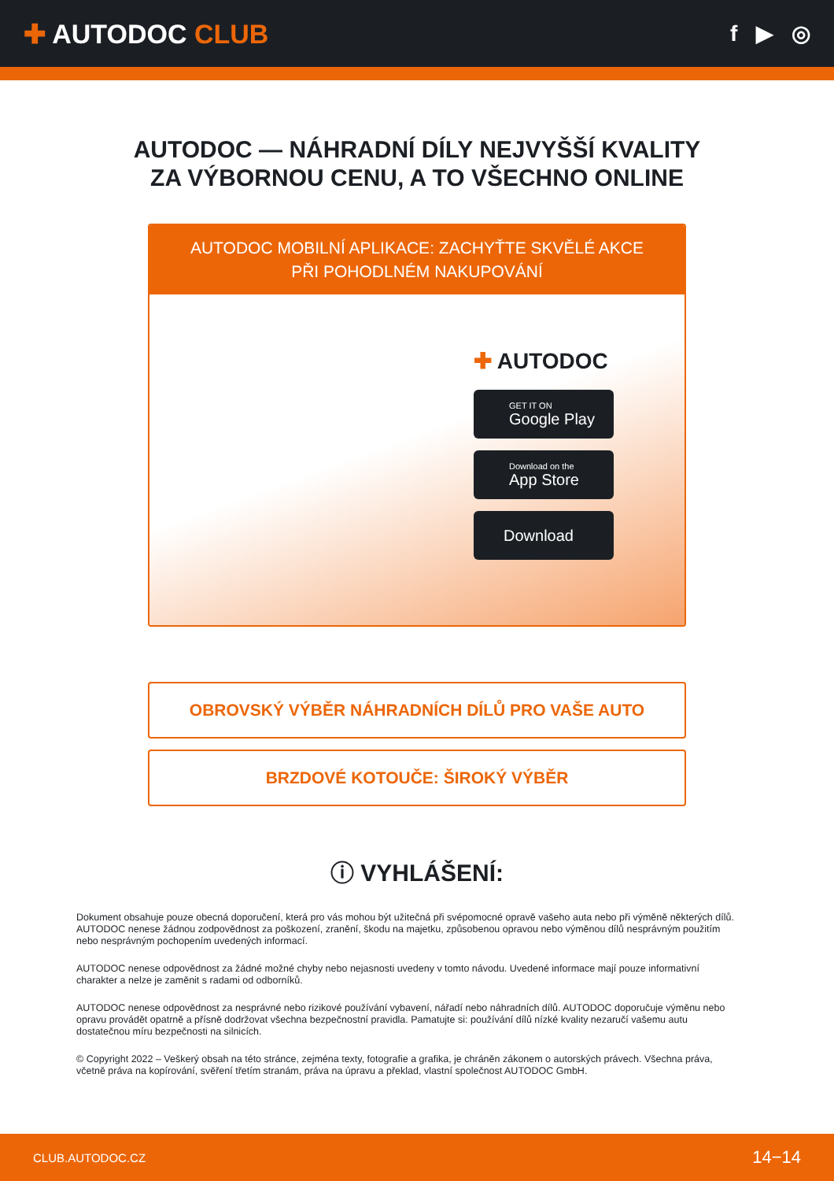✚ AUTODOC CLUB
f ▶ ◎
AUTODOC — NÁHRADNÍ DÍLY NEJVYŠŠÍ KVALITY ZA VÝBORNOU CENU, A TO VŠECHNO ONLINE
AUTODOC MOBILNÍ APLIKACE: ZACHYŤTE SKVĚLÉ AKCE PŘI POHODLNÉM NAKUPOVÁNÍ
✚ AUTODOC
GET IT ON
Google Play
Download on the
App Store
Download
OBROVSKÝ VÝBĚR NÁHRADNÍCH DÍLŮ PRO VAŠE AUTO
BRZDOVÉ KOTOUČE: ŠIROKÝ VÝBĚR
ⓘ VYHLÁŠENÍ:
Dokument obsahuje pouze obecná doporučení, která pro vás mohou být užitečná při svépomocné opravě vašeho auta nebo při výměně některých dílů. AUTODOC nenese žádnou zodpovědnost za poškození, zranění, škodu na majetku, způsobenou opravou nebo výměnou dílů nesprávným použitím nebo nesprávným pochopením uvedených informací.
AUTODOC nenese odpovědnost za žádné možné chyby nebo nejasnosti uvedeny v tomto návodu. Uvedené informace mají pouze informativní charakter a nelze je zaměnit s radami od odborníků.
AUTODOC nenese odpovědnost za nesprávné nebo rizikové používání vybavení, nářadí nebo náhradních dílů. AUTODOC doporučuje výměnu nebo opravu provádět opatrně a přísně dodržovat všechna bezpečnostní pravidla. Pamatujte si: používání dílů nízké kvality nezaručí vašemu autu dostatečnou míru bezpečnosti na silnicích.
© Copyright 2022 – Veškerý obsah na této stránce, zejména texty, fotografie a grafika, je chráněn zákonem o autorských právech. Všechna práva, včetně práva na kopírování, svěření třetím stranám, práva na úpravu a překlad, vlastní společnost AUTODOC GmbH.
CLUB.AUTODOC.CZ 14−14